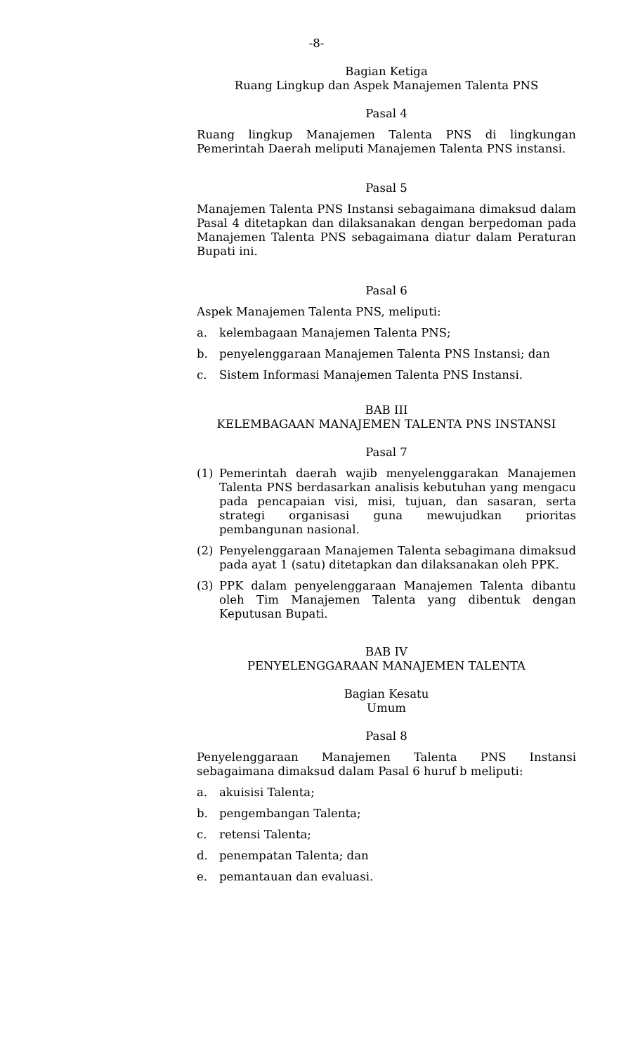-8-
Bagian Ketiga
Ruang Lingkup dan Aspek Manajemen Talenta PNS
Pasal 4
Ruang lingkup Manajemen Talenta PNS di lingkungan Pemerintah Daerah meliputi Manajemen Talenta PNS instansi.
Pasal 5
Manajemen Talenta PNS Instansi sebagaimana dimaksud dalam Pasal 4 ditetapkan dan dilaksanakan dengan berpedoman pada Manajemen Talenta PNS sebagaimana diatur dalam Peraturan Bupati ini.
Pasal 6
Aspek Manajemen Talenta PNS, meliputi:
a. kelembagaan Manajemen Talenta PNS;
b. penyelenggaraan Manajemen Talenta PNS Instansi; dan
c. Sistem Informasi Manajemen Talenta PNS Instansi.
BAB III
KELEMBAGAAN MANAJEMEN TALENTA PNS INSTANSI
Pasal 7
(1) Pemerintah daerah wajib menyelenggarakan Manajemen Talenta PNS berdasarkan analisis kebutuhan yang mengacu pada pencapaian visi, misi, tujuan, dan sasaran, serta strategi organisasi guna mewujudkan prioritas pembangunan nasional.
(2) Penyelenggaraan Manajemen Talenta sebagimana dimaksud pada ayat 1 (satu) ditetapkan dan dilaksanakan oleh PPK.
(3) PPK dalam penyelenggaraan Manajemen Talenta dibantu oleh Tim Manajemen Talenta yang dibentuk dengan Keputusan Bupati.
BAB IV
PENYELENGGARAAN MANAJEMEN TALENTA
Bagian Kesatu
Umum
Pasal 8
Penyelenggaraan Manajemen Talenta PNS Instansi sebagaimana dimaksud dalam Pasal 6 huruf b meliputi:
a. akuisisi Talenta;
b. pengembangan Talenta;
c. retensi Talenta;
d. penempatan Talenta; dan
e. pemantauan dan evaluasi.